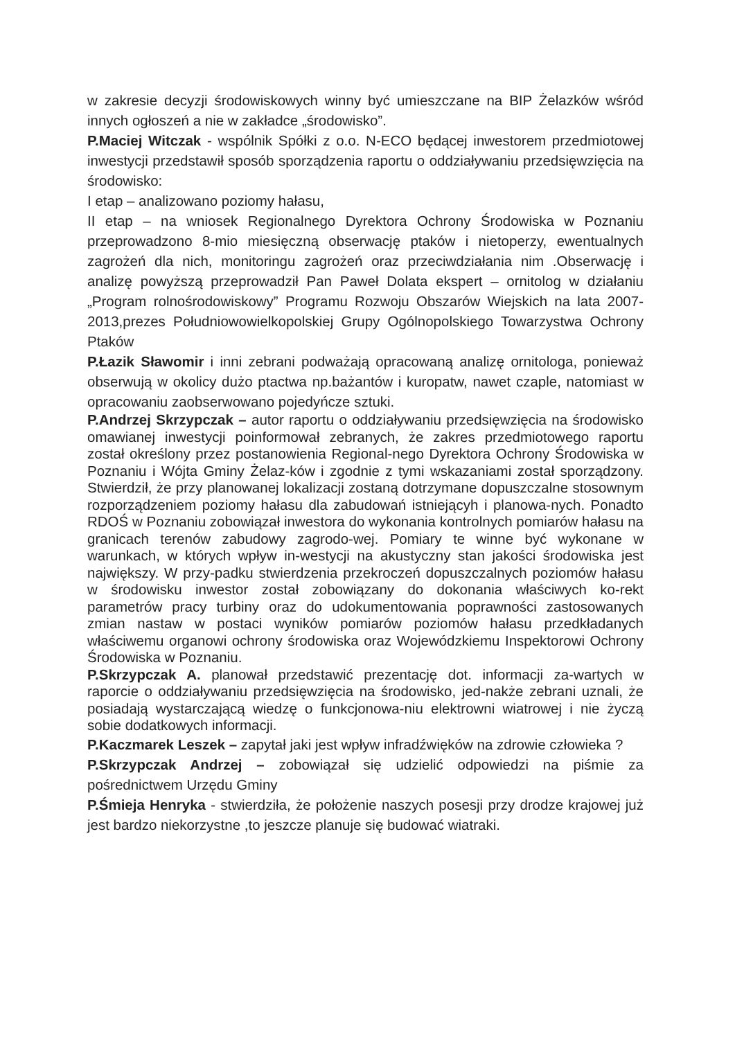w zakresie decyzji środowiskowych winny być umieszczane na BIP Żelazków wśród innych ogłoszeń a nie w zakładce „środowisko”.
P.Maciej Witczak - wspólnik Spółki z o.o. N-ECO będącej inwestorem przedmiotowej inwestycji przedstawił sposób sporządzenia raportu o oddziaływaniu przedsięwzięcia na środowisko:
I etap – analizowano poziomy hałasu,
II etap – na wniosek Regionalnego Dyrektora Ochrony Środowiska w Poznaniu przeprowadzono 8-mio miesięczną obserwację ptaków i nietoperzy, ewentualnych zagrożeń dla nich, monitoringu zagrożeń oraz przeciwdziałania nim .Obserwację i analizę powyższą przeprowadził Pan Paweł Dolata ekspert – ornitolog w działaniu „Program rolnośrodowiskowy” Programu Rozwoju Obszarów Wiejskich na lata 2007-2013,prezes Południowowielkopolskiej Grupy Ogólnopolskiego Towarzystwa Ochrony Ptaków
P.Łazik Sławomir i inni zebrani podważają opracowaną analizę ornitologa, ponieważ obserwują w okolicy dużo ptactwa np.bażantów i kuropatw, nawet czaple, natomiast w opracowaniu zaobserwowano pojedyńcze sztuki.
P.Andrzej Skrzypczak – autor raportu o oddziaływaniu przedsięwzięcia na środowisko omawianej inwestycji poinformował zebranych, że zakres przedmiotowego raportu został określony przez postanowienia Regional-nego Dyrektora Ochrony Środowiska w Poznaniu i Wójta Gminy Żelaz-ków i zgodnie z tymi wskazaniami został sporządzony. Stwierdził, że przy planowanej lokalizacji zostaną dotrzymane dopuszczalne stosownym rozporządzeniem poziomy hałasu dla zabudowań istniejącyh i planowa-nych. Ponadto RDOŚ w Poznaniu zobowiązał inwestora do wykonania kontrolnych pomiarów hałasu na granicach terenów zabudowy zagrodo-wej. Pomiary te winne być wykonane w warunkach, w których wpływ in-westycji na akustyczny stan jakości środowiska jest największy. W przy-padku stwierdzenia przekroczeń dopuszczalnych poziomów hałasu w środowisku inwestor został zobowiązany do dokonania właściwych ko-rekt parametrów pracy turbiny oraz do udokumentowania poprawności zastosowanych zmian nastaw w postaci wyników pomiarów poziomów hałasu przedkładanych właściwemu organowi ochrony środowiska oraz Wojewódzkiemu Inspektorowi Ochrony Środowiska w Poznaniu.
P.Skrzypczak A. planował przedstawić prezentację dot. informacji za-wartych w raporcie o oddziaływaniu przedsięwzięcia na środowisko, jed-nakże zebrani uznali, że posiadają wystarczającą wiedzę o funkcjonowa-niu elektrowni wiatrowej i nie życzą sobie dodatkowych informacji.
P.Kaczmarek Leszek – zapytał jaki jest wpływ infradźwięków na zdrowie człowieka ?
P.Skrzypczak Andrzej – zobowiązał się udzielić odpowiedzi na piśmie za pośrednictwem Urzędu Gminy
P.Śmieja Henryka - stwierdziła, że położenie naszych posesji przy drodze krajowej już jest bardzo niekorzystne ,to jeszcze planuje się budować wiatraki.